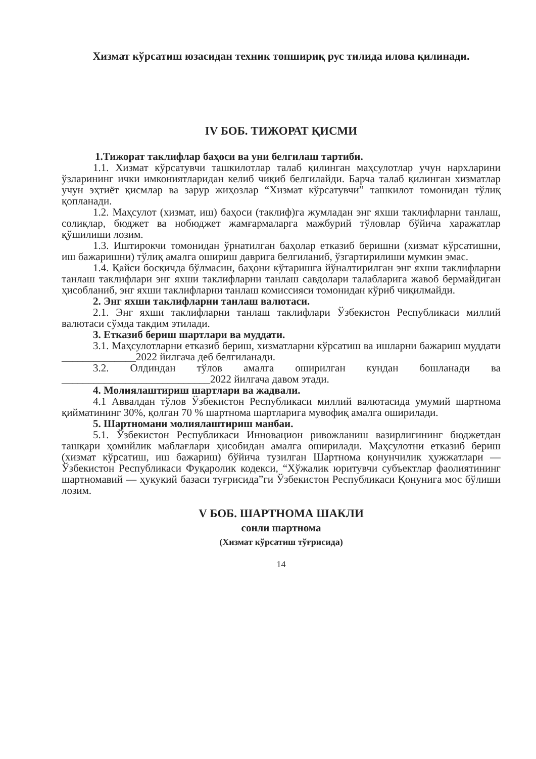Хизмат кўрсатиш юзасидан техник топшириқ рус тилида илова қилинади.
IV БОБ. ТИЖОРАТ ҚИСМИ
1.Тижорат таклифлар баҳоси ва уни белгилаш тартиби.
1.1. Хизмат кўрсатувчи ташкилотлар талаб қилинган маҳсулотлар учун нархларини ўзларининг ички имкониятларидан келиб чиқиб белгилайди. Барча талаб қилинган хизматлар учун эҳтиёт қисмлар ва зарур жиҳозлар “Хизмат кўрсатувчи” ташкилот томонидан тўлиқ қопланади.
1.2. Маҳсулот (хизмат, иш) баҳоси (таклиф)га жумладан энг яхши таклифларни танлаш, солиқлар, бюджет ва нобюджет жамғармаларга мажбурий тўловлар бўйича харажатлар қўшилиши лозим.
1.3. Иштирокчи томонидан ўрнатилган баҳолар етказиб беришни (хизмат кўрсатишни, иш бажаришни) тўлиқ амалга ошириш даврига белгиланиб, ўзгартирилиши мумкин эмас.
1.4. Қайси босқичда бўлмасин, баҳони кўтаришга йўналтирилган энг яхши таклифларни танлаш таклифлари энг яхши таклифларни танлаш савдолари талабларига жавоб бермайдиган ҳисобланиб, энг яхши таклифларни танлаш комиссияси томонидан кўриб чиқилмайди.
2. Энг яхши таклифларни танлаш валютаси.
2.1. Энг яхши таклифларни танлаш таклифлари Ўзбекистон Республикаси миллий валютаси сўмда такдим этилади.
3. Етказиб бериш шартлари ва муддати.
3.1. Маҳсулотларни етказиб бериш, хизматларни кўрсатиш ва ишларни бажариш муддати ______________2022 йилгача деб белгиланади.
3.2. Олдиндан тўлов амалга оширилган кундан бошланади ва ____________________________2022 йилгача давом этади.
4. Молиялаштириш шартлари ва жадвали.
4.1 Аввалдан тўлов Ўзбекистон Республикаси миллий валютасида умумий шартнома қийматининг 30%, қолган 70 % шартнома шартларига мувофиқ амалга оширилади.
5. Шартномани молиялаштириш манбаи.
5.1. Ўзбекистон Республикаси Инновацион ривожланиш вазирлигининг бюджетдан ташқари ҳомийлик маблағлари ҳисобидан амалга оширилади. Маҳсулотни етказиб бериш (хизмат кўрсатиш, иш бажариш) бўйича тузилган Шартнома қонунчилик ҳужжатлари — Ўзбекистон Республикаси Фуқаролик кодекси, “Хўжалик юритувчи субъектлар фаолиятининг шартномавий — ҳукукий базаси туғрисида”ги Ўзбекистон Республикаси Қонунига мос бўлиши лозим.
V БОБ. ШАРТНОМА ШАКЛИ
сонли шартнома
(Хизмат кўрсатиш тўғрисида)
14